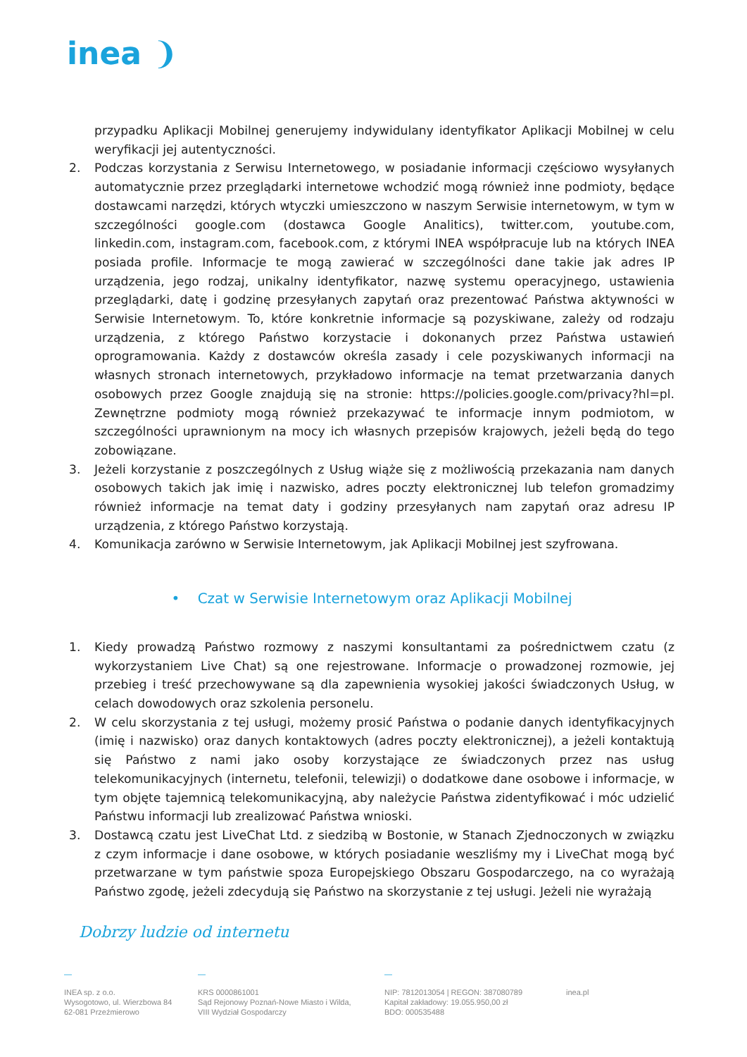inea ❩
przypadku Aplikacji Mobilnej generujemy indywidulany identyfikator Aplikacji Mobilnej w celu weryfikacji jej autentyczności.
2. Podczas korzystania z Serwisu Internetowego, w posiadanie informacji częściowo wysyłanych automatycznie przez przeglądarki internetowe wchodzić mogą również inne podmioty, będące dostawcami narzędzi, których wtyczki umieszczono w naszym Serwisie internetowym, w tym w szczególności google.com (dostawca Google Analitics), twitter.com, youtube.com, linkedin.com, instagram.com, facebook.com, z którymi INEA współpracuje lub na których INEA posiada profile. Informacje te mogą zawierać w szczególności dane takie jak adres IP urządzenia, jego rodzaj, unikalny identyfikator, nazwę systemu operacyjnego, ustawienia przeglądarki, datę i godzinę przesyłanych zapytań oraz prezentować Państwa aktywności w Serwisie Internetowym. To, które konkretnie informacje są pozyskiwane, zależy od rodzaju urządzenia, z którego Państwo korzystacie i dokonanych przez Państwa ustawień oprogramowania. Każdy z dostawców określa zasady i cele pozyskiwanych informacji na własnych stronach internetowych, przykładowo informacje na temat przetwarzania danych osobowych przez Google znajdują się na stronie: https://policies.google.com/privacy?hl=pl. Zewnętrzne podmioty mogą również przekazywać te informacje innym podmiotom, w szczególności uprawnionym na mocy ich własnych przepisów krajowych, jeżeli będą do tego zobowiązane.
3. Jeżeli korzystanie z poszczególnych z Usług wiąże się z możliwością przekazania nam danych osobowych takich jak imię i nazwisko, adres poczty elektronicznej lub telefon gromadzimy również informacje na temat daty i godziny przesyłanych nam zapytań oraz adresu IP urządzenia, z którego Państwo korzystają.
4. Komunikacja zarówno w Serwisie Internetowym, jak Aplikacji Mobilnej jest szyfrowana.
• Czat w Serwisie Internetowym oraz Aplikacji Mobilnej
1. Kiedy prowadzą Państwo rozmowy z naszymi konsultantami za pośrednictwem czatu (z wykorzystaniem Live Chat) są one rejestrowane. Informacje o prowadzonej rozmowie, jej przebieg i treść przechowywane są dla zapewnienia wysokiej jakości świadczonych Usług, w celach dowodowych oraz szkolenia personelu.
2. W celu skorzystania z tej usługi, możemy prosić Państwa o podanie danych identyfikacyjnych (imię i nazwisko) oraz danych kontaktowych (adres poczty elektronicznej), a jeżeli kontaktują się Państwo z nami jako osoby korzystające ze świadczonych przez nas usług telekomunikacyjnych (internetu, telefonii, telewizji) o dodatkowe dane osobowe i informacje, w tym objęte tajemnicą telekomunikacyjną, aby należycie Państwa zidentyfikować i móc udzielić Państwu informacji lub zrealizować Państwa wnioski.
3. Dostawcą czatu jest LiveChat Ltd. z siedzibą w Bostonie, w Stanach Zjednoczonych w związku z czym informacje i dane osobowe, w których posiadanie weszliśmy my i LiveChat mogą być przetwarzane w tym państwie spoza Europejskiego Obszaru Gospodarczego, na co wyrażają Państwo zgodę, jeżeli zdecydują się Państwo na skorzystanie z tej usługi. Jeżeli nie wyrażają
Dobrzy ludzie od internetu
—
INEA sp. z o.o.
Wysogotowo, ul. Wierzbowa 84
62-081 Przeźmierowo
—
KRS 0000861001
Sąd Rejonowy Poznań-Nowe Miasto i Wilda,
VIII Wydział Gospodarczy
—
NIP: 7812013054 | REGON: 387080789
Kapitał zakładowy: 19.055.950,00 zł
BDO: 000535488
inea.pl